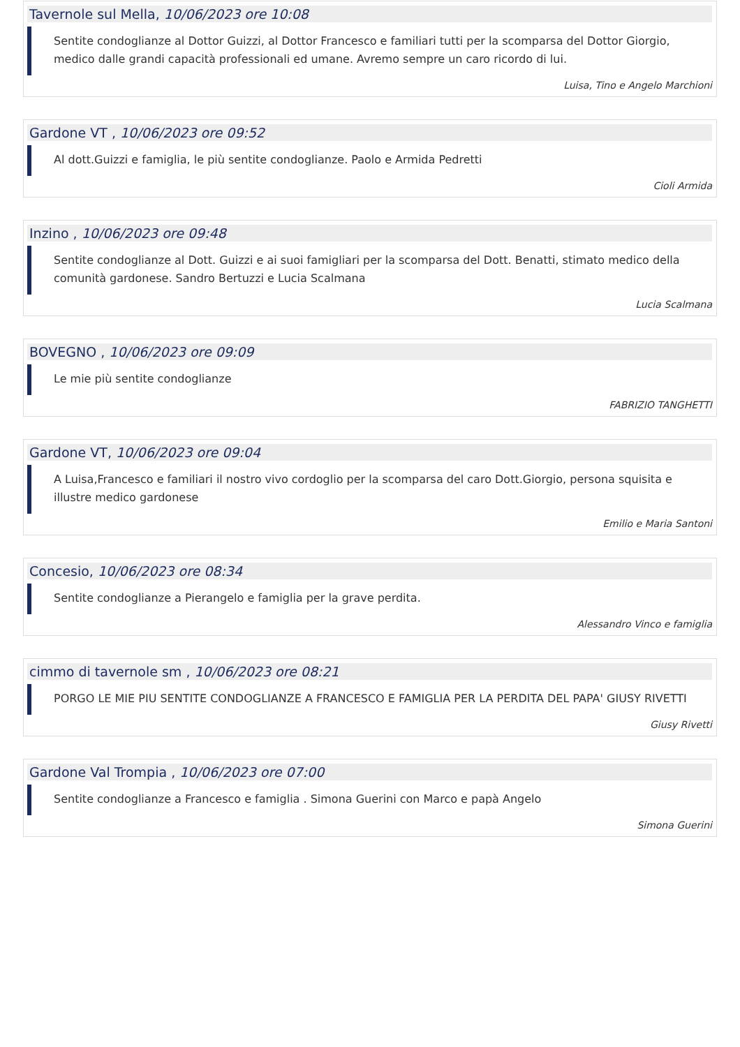Tavernole sul Mella, 10/06/2023 ore 10:08
Sentite condoglianze al Dottor Guizzi, al Dottor Francesco e familiari tutti per la scomparsa del Dottor Giorgio, medico dalle grandi capacità professionali ed umane. Avremo sempre un caro ricordo di lui.
Luisa, Tino e Angelo Marchioni
Gardone VT , 10/06/2023 ore 09:52
Al dott.Guizzi e famiglia, le più sentite condoglianze. Paolo e Armida Pedretti
Cioli Armida
Inzino , 10/06/2023 ore 09:48
Sentite condoglianze al Dott. Guizzi e ai suoi famigliari per la scomparsa del Dott. Benatti, stimato medico della comunità gardonese. Sandro Bertuzzi e Lucia Scalmana
Lucia Scalmana
BOVEGNO , 10/06/2023 ore 09:09
Le mie più sentite condoglianze
FABRIZIO TANGHETTI
Gardone VT, 10/06/2023 ore 09:04
A Luisa,Francesco e familiari il nostro vivo cordoglio per la scomparsa del caro Dott.Giorgio, persona squisita e illustre medico gardonese
Emilio e Maria Santoni
Concesio, 10/06/2023 ore 08:34
Sentite condoglianze a Pierangelo e famiglia per la grave perdita.
Alessandro Vinco e famiglia
cimmo di tavernole sm , 10/06/2023 ore 08:21
PORGO LE MIE PIU SENTITE CONDOGLIANZE A FRANCESCO E FAMIGLIA PER LA PERDITA DEL PAPA' GIUSY RIVETTI
Giusy Rivetti
Gardone Val Trompia , 10/06/2023 ore 07:00
Sentite condoglianze a Francesco e famiglia . Simona Guerini con Marco e papà Angelo
Simona Guerini